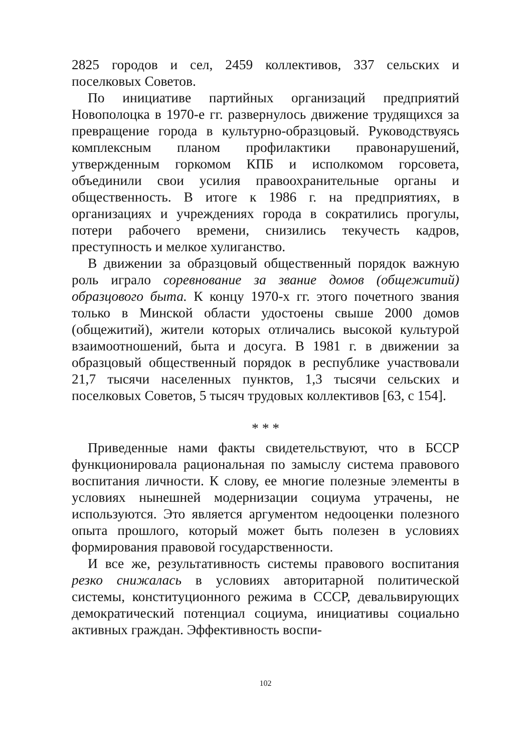2825 городов и сел, 2459 коллективов, 337 сельских и поселковых Советов.
По инициативе партийных организаций предприятий Новополоцка в 1970-е гг. развернулось движение трудящихся за превращение города в культурно-образцовый. Руководствуясь комплексным планом профилактики правонарушений, утвержденным горкомом КПБ и исполкомом горсовета, объединили свои усилия правоохранительные органы и общественность. В итоге к 1986 г. на предприятиях, в организациях и учреждениях города в сократились прогулы, потери рабочего времени, снизились текучесть кадров, преступность и мелкое хулиганство.
В движении за образцовый общественный порядок важную роль играло соревнование за звание домов (общежитий) образцового быта. К концу 1970-х гг. этого почетного звания только в Минской области удостоены свыше 2000 домов (общежитий), жители которых отличались высокой культурой взаимоотношений, быта и досуга. В 1981 г. в движении за образцовый общественный порядок в республике участвовали 21,7 тысячи населенных пунктов, 1,3 тысячи сельских и поселковых Советов, 5 тысяч трудовых коллективов [63, с 154].
* * *
Приведенные нами факты свидетельствуют, что в БССР функционировала рациональная по замыслу система правового воспитания личности. К слову, ее многие полезные элементы в условиях нынешней модернизации социума утрачены, не используются. Это является аргументом недооценки полезного опыта прошлого, который может быть полезен в условиях формирования правовой государственности.
И все же, результативность системы правового воспитания резко снижалась в условиях авторитарной политической системы, конституционного режима в СССР, девальвирующих демократический потенциал социума, инициативы социально активных граждан. Эффективность воспи-
102